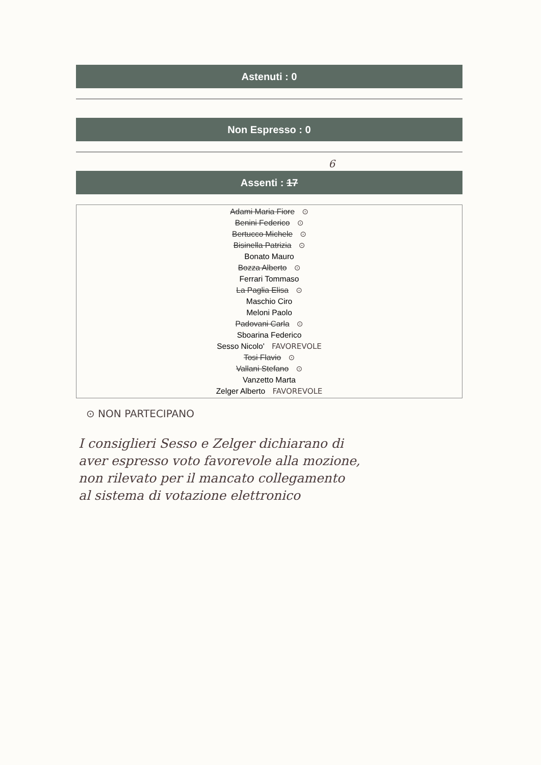Astenuti : 0
Non Espresso : 0
6
Assenti : 17
Adami Maria Fiore ⊙
Benini Federico ⊙
Bertucco Michele ⊙
Bisinella Patrizia ⊙
Bonato Mauro
Bozza Alberto ⊙
Ferrari Tommaso
La Paglia Elisa ⊙
Maschio Ciro
Meloni Paolo
Padovani Carla ⊙
Sboarina Federico
Sesso Nicolo' FAVOREVOLE
Tosi Flavio ⊙
Vallani Stefano ⊙
Vanzetto Marta
Zelger Alberto FAVOREVOLE
⊙ NON PARTECIPANO
I consiglieri Sesso e Zelger dichiarano di
aver espresso voto favorevole alla mozione,
non rilevato per il mancato collegamento
al sistema di votazione elettronico